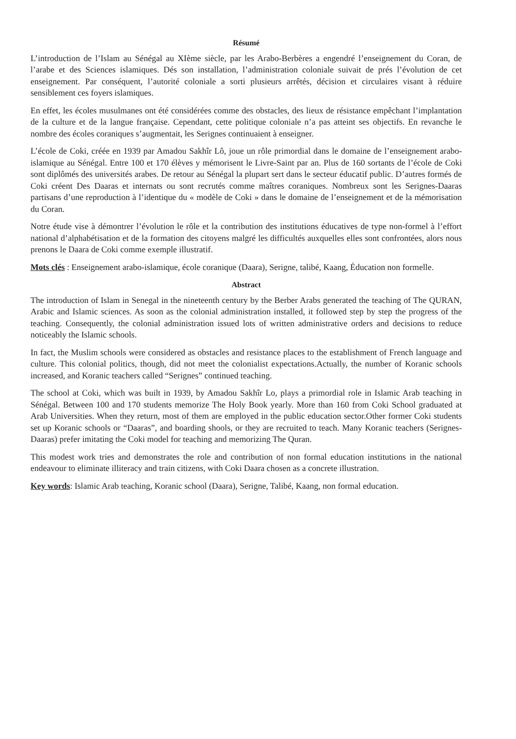Résumé
L’introduction de l’Islam au Sénégal au XIème siècle, par les Arabo-Berbères a engendré l’enseignement du Coran, de l’arabe et des Sciences islamiques. Dés son installation, l’administration coloniale suivait de prés l’évolution de cet enseignement. Par conséquent, l’autorité coloniale a sorti plusieurs arrêtés, décision et circulaires visant à réduire sensiblement ces foyers islamiques.
En effet, les écoles musulmanes ont été considérées comme des obstacles, des lieux de résistance empêchant l’implantation de la culture et de la langue française. Cependant, cette politique coloniale n’a pas atteint ses objectifs. En revanche le nombre des écoles coraniques s’augmentait, les Serignes continuaient à enseigner.
L’école de Coki, créée en 1939 par Amadou Sakhîr Lô, joue un rôle primordial dans le domaine de l’enseignement arabo-islamique au Sénégal. Entre 100 et 170 élèves y mémorisent le Livre-Saint par an. Plus de 160 sortants de l’école de Coki sont diplômés des universités arabes. De retour au Sénégal la plupart sert dans le secteur éducatif public. D’autres formés de Coki créent Des Daaras et internats ou sont recrutés comme maîtres coraniques. Nombreux sont les Serignes-Daaras partisans d’une reproduction à l’identique du « modèle de Coki » dans le domaine de l’enseignement et de la mémorisation du Coran.
Notre étude vise à démontrer l’évolution le rôle et la contribution des institutions éducatives de type non-formel à l’effort national d’alphabétisation et de la formation des citoyens malgré les difficultés auxquelles elles sont confrontées, alors nous prenons le Daara de Coki comme exemple illustratif.
Mots clés : Enseignement arabo-islamique, école coranique (Daara), Serigne, talibé, Kaang, Éducation non formelle.
Abstract
The introduction of Islam in Senegal in the nineteenth century by the Berber Arabs generated the teaching of The QURAN, Arabic and Islamic sciences. As soon as the colonial administration installed, it followed step by step the progress of the teaching. Consequently, the colonial administration issued lots of written administrative orders and decisions to reduce noticeably the Islamic schools.
In fact, the Muslim schools were considered as obstacles and resistance places to the establishment of French language and culture. This colonial politics, though, did not meet the colonialist expectations.Actually, the number of Koranic schools increased, and Koranic teachers called “Serignes” continued teaching.
The school at Coki, which was built in 1939, by Amadou Sakhîr Lo, plays a primordial role in Islamic Arab teaching in Sénégal. Between 100 and 170 students memorize The Holy Book yearly. More than 160 from Coki School graduated at Arab Universities. When they return, most of them are employed in the public education sector.Other former Coki students set up Koranic schools or “Daaras”, and boarding shools, or they are recruited to teach. Many Koranic teachers (Serignes-Daaras) prefer imitating the Coki model for teaching and memorizing The Quran.
This modest work tries and demonstrates the role and contribution of non formal education institutions in the national endeavour to eliminate illiteracy and train citizens, with Coki Daara chosen as a concrete illustration.
Key words: Islamic Arab teaching, Koranic school (Daara), Serigne, Talibé, Kaang, non formal education.